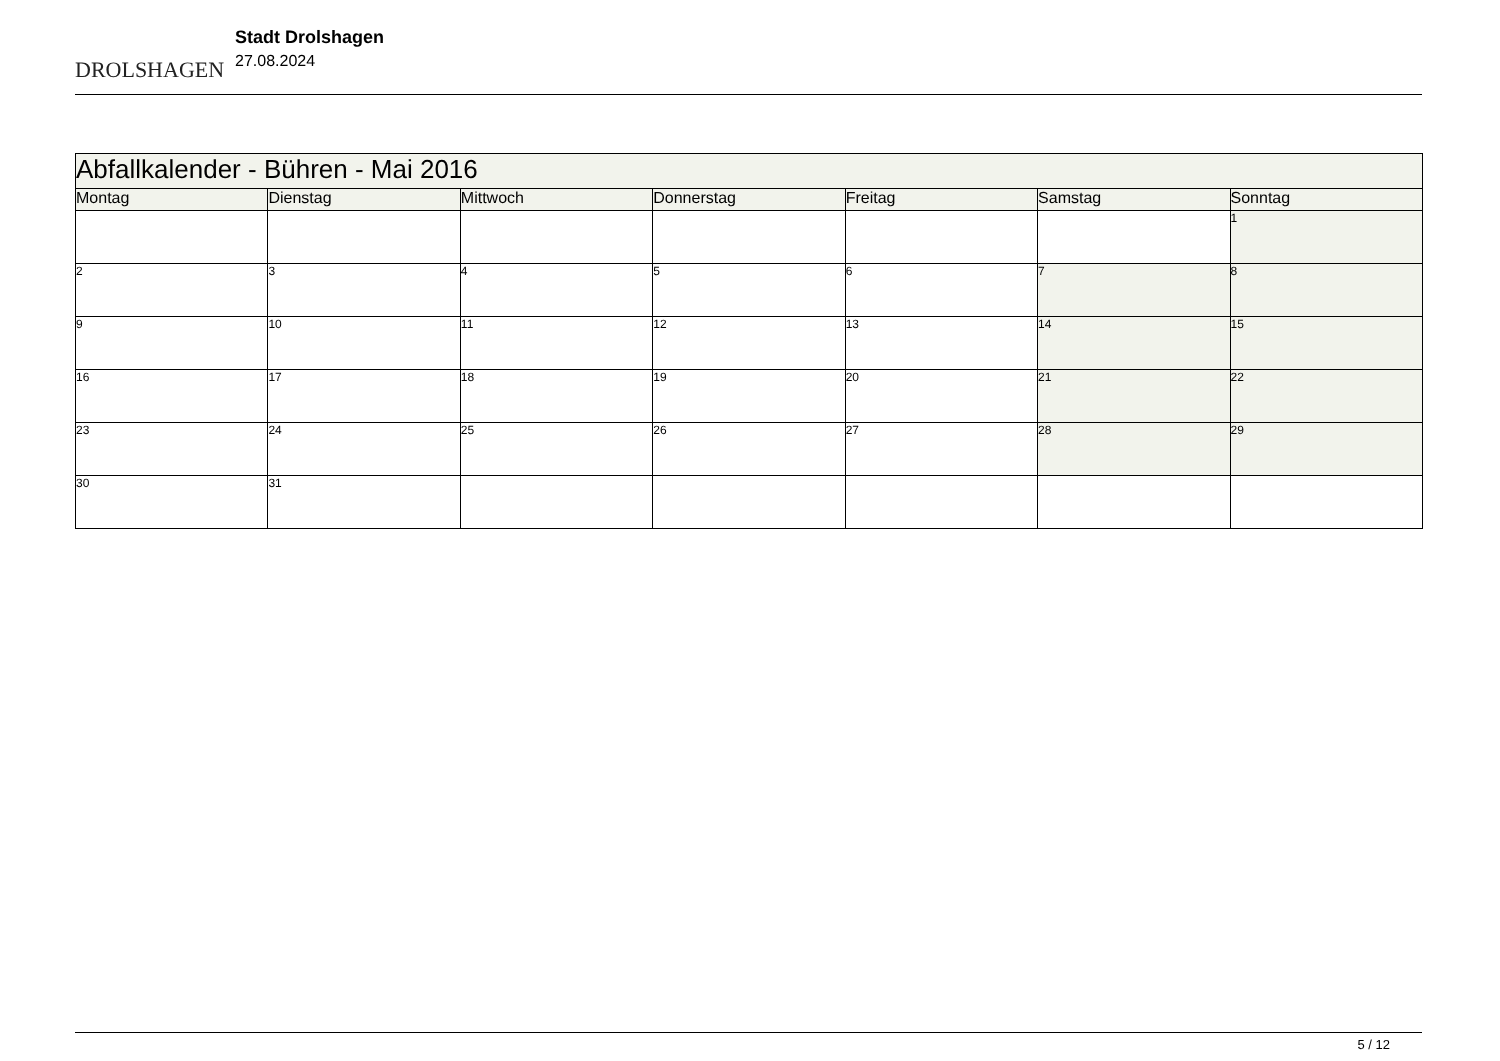DROLSHAGEN
Stadt Drolshagen
27.08.2024
| Abfallkalender - Bühren - Mai 2016 | | | | | | |
| Montag | Dienstag | Mittwoch | Donnerstag | Freitag | Samstag | Sonntag |
| | | | | | | 1 |
| 2 | 3 | 4 | 5 | 6 | 7 | 8 |
| 9 | 10 | 11 | 12 | 13 | 14 | 15 |
| 16 | 17 | 18 | 19 | 20 | 21 | 22 |
| 23 | 24 | 25 | 26 | 27 | 28 | 29 |
| 30 | 31 | | | | | |
5 / 12